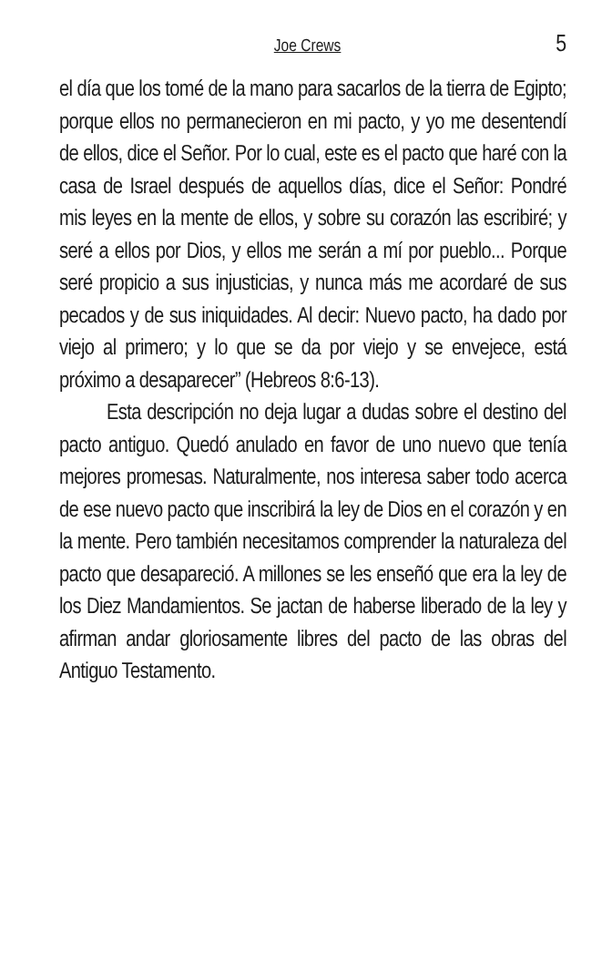Joe Crews 5
el día que los tomé de la mano para sacarlos de la tierra de Egipto; porque ellos no permanecieron en mi pacto, y yo me desentendí de ellos, dice el Señor. Por lo cual, este es el pacto que haré con la casa de Israel después de aquellos días, dice el Señor: Pondré mis leyes en la mente de ellos, y sobre su corazón las escribiré; y seré a ellos por Dios, y ellos me serán a mí por pueblo... Porque seré propicio a sus injusticias, y nunca más me acordaré de sus pecados y de sus iniquidades. Al decir: Nuevo pacto, ha dado por viejo al primero; y lo que se da por viejo y se envejece, está próximo a desaparecer” (Hebreos 8:6-13).
Esta descripción no deja lugar a dudas sobre el destino del pacto antiguo. Quedó anulado en favor de uno nuevo que tenía mejores promesas. Naturalmente, nos interesa saber todo acerca de ese nuevo pacto que inscribirá la ley de Dios en el corazón y en la mente. Pero también necesitamos comprender la naturaleza del pacto que desapareció. A millones se les enseñó que era la ley de los Diez Mandamientos. Se jactan de haberse liberado de la ley y afirman andar gloriosamente libres del pacto de las obras del Antiguo Testamento.